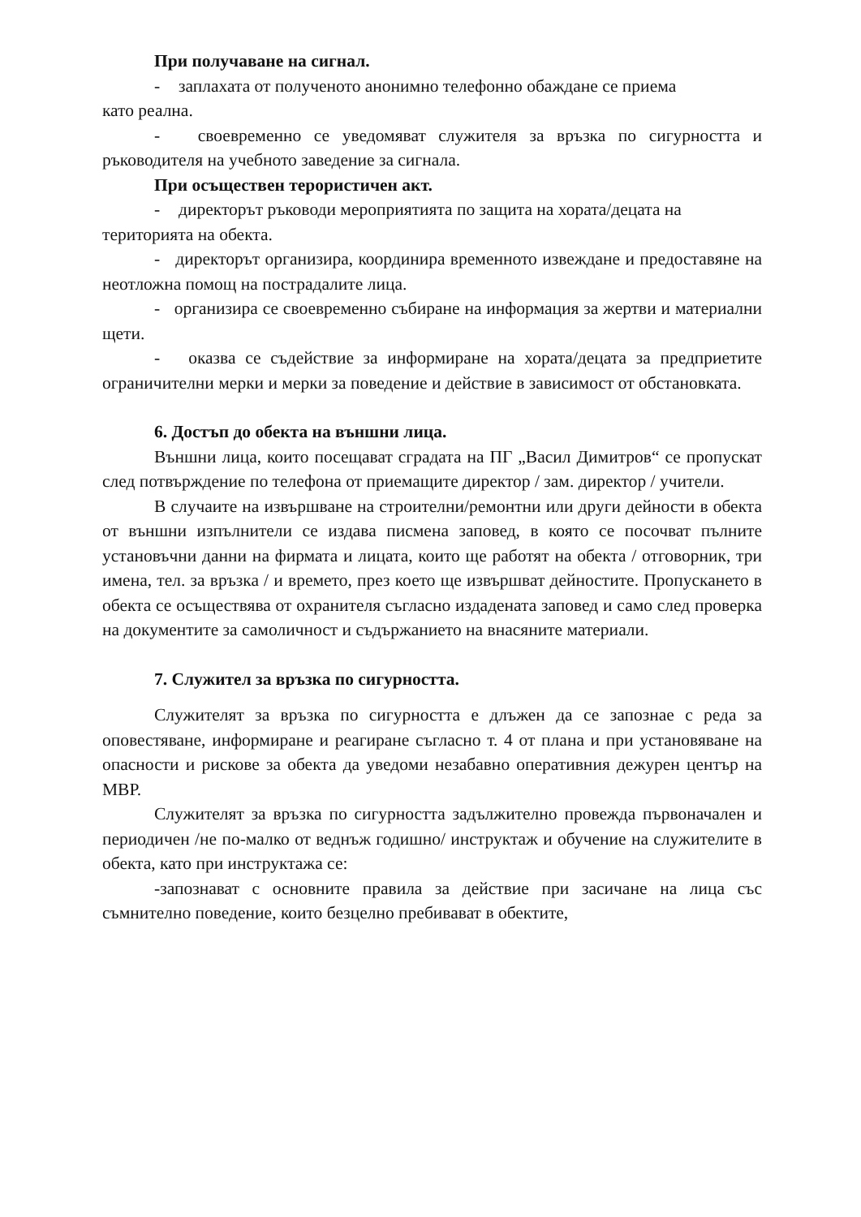При получаване на сигнал.
- заплахата от полученото анонимно телефонно обаждане се приема
като реална.
- своевременно се уведомяват служителя за връзка по сигурността и ръководителя на учебното заведение за сигнала.
При осъществен терористичен акт.
- директорът ръководи мероприятията по защита на хората/децата на
територията на обекта.
- директорът организира, координира временното извеждане и предоставяне на неотложна помощ на пострадалите лица.
- организира се своевременно събиране на информация за жертви и материални щети.
- оказва се съдействие за информиране на хората/децата за предприетите ограничителни мерки и мерки за поведение и действие в зависимост от обстановката.
6. Достъп до обекта на външни лица.
Външни лица, които посещават сградата на ПГ „Васил Димитров“ се пропускат след потвърждение по телефона от приемащите директор / зам. директор / учители.
В случаите на извършване на строителни/ремонтни или други дейности в обекта от външни изпълнители се издава писмена заповед, в която се посочват пълните установъчни данни на фирмата и лицата, които ще работят на обекта / отговорник, три имена, тел. за връзка / и времето, през което ще извършват дейностите. Пропускането в обекта се осъществява от охранителя съгласно издадената заповед и само след проверка на документите за самоличност и съдържанието на внасяните материали.
7. Служител за връзка по сигурността.
Служителят за връзка по сигурността е длъжен да се запознае с реда за оповестяване, информиране и реагиране съгласно т. 4 от плана и при установяване на опасности и рискове за обекта да уведоми незабавно оперативния дежурен център на МВР.
Служителят за връзка по сигурността задължително провежда първоначален и периодичен /не по-малко от веднъж годишно/ инструктаж и обучение на служителите в обекта, като при инструктажа се:
-запознават с основните правила за действие при засичане на лица със съмнително поведение, които безцелно пребивават в обектите,